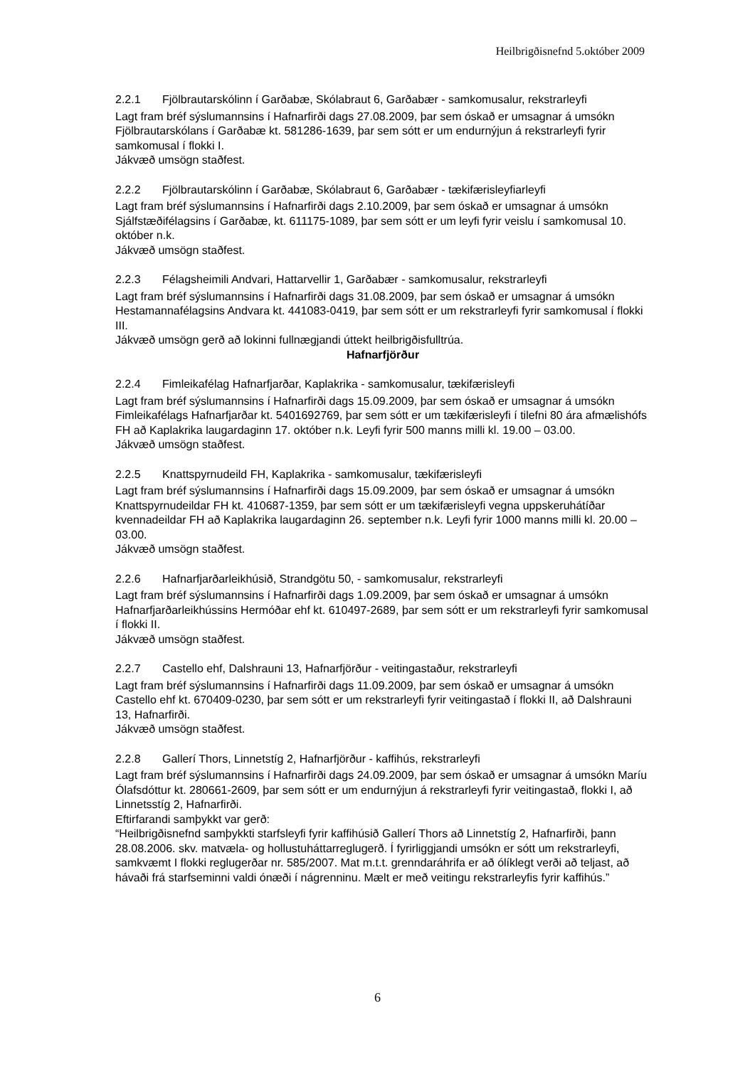Heilbrigðisnefnd 5.október 2009
2.2.1 Fjölbrautarskólinn í Garðabæ, Skólabraut 6, Garðabær - samkomusalur, rekstrarleyfi
Lagt fram bréf sýslumannsins í Hafnarfirði dags 27.08.2009, þar sem óskað er umsagnar á umsókn Fjölbrautarskólans í Garðabæ kt. 581286-1639, þar sem sótt er um endurnýjun á rekstrarleyfi fyrir samkomusal í flokki I.
Jákvæð umsögn staðfest.
2.2.2 Fjölbrautarskólinn í Garðabæ, Skólabraut 6, Garðabær - tækifærisleyfiarleyfi
Lagt fram bréf sýslumannsins í Hafnarfirði dags 2.10.2009, þar sem óskað er umsagnar á umsókn Sjálfstæðifélagsins í Garðabæ, kt. 611175-1089, þar sem sótt er um leyfi fyrir veislu í samkomusal 10. október n.k.
Jákvæð umsögn staðfest.
2.2.3 Félagsheimili Andvari, Hattarvellir 1, Garðabær - samkomusalur, rekstrarleyfi
Lagt fram bréf sýslumannsins í Hafnarfirði dags 31.08.2009, þar sem óskað er umsagnar á umsókn Hestamannafélagsins Andvara kt. 441083-0419, þar sem sótt er um rekstrarleyfi fyrir samkomusal í flokki III.
Jákvæð umsögn gerð að lokinni fullnægjandi úttekt heilbrigðisfulltrúa.
Hafnarfjörður
2.2.4 Fimleikafélag Hafnarfjarðar, Kaplakrika - samkomusalur, tækifærisleyfi
Lagt fram bréf sýslumannsins í Hafnarfirði dags 15.09.2009, þar sem óskað er umsagnar á umsókn Fimleikafélags Hafnarfjarðar kt. 5401692769, þar sem sótt er um tækifærisleyfi í tilefni 80 ára afmælishófs FH að Kaplakrika laugardaginn 17. október n.k. Leyfi fyrir 500 manns milli kl. 19.00 – 03.00.
Jákvæð umsögn staðfest.
2.2.5 Knattspyrnudeild FH, Kaplakrika - samkomusalur, tækifærisleyfi
Lagt fram bréf sýslumannsins í Hafnarfirði dags 15.09.2009, þar sem óskað er umsagnar á umsókn Knattspyrnudeildar FH kt. 410687-1359, þar sem sótt er um tækifærisleyfi vegna uppskeruhátíðar kvennadeildar FH að Kaplakrika laugardaginn 26. september n.k. Leyfi fyrir 1000 manns milli kl. 20.00 – 03.00.
Jákvæð umsögn staðfest.
2.2.6 Hafnarfjarðarleikhúsið, Strandgötu 50, - samkomusalur, rekstrarleyfi
Lagt fram bréf sýslumannsins í Hafnarfirði dags 1.09.2009, þar sem óskað er umsagnar á umsókn Hafnarfjarðarleikhússins Hermóðar ehf kt. 610497-2689, þar sem sótt er um rekstrarleyfi fyrir samkomusal í flokki II.
Jákvæð umsögn staðfest.
2.2.7 Castello ehf, Dalshrauni 13, Hafnarfjörður - veitingastaður, rekstrarleyfi
Lagt fram bréf sýslumannsins í Hafnarfirði dags 11.09.2009, þar sem óskað er umsagnar á umsókn Castello ehf kt. 670409-0230, þar sem sótt er um rekstrarleyfi fyrir veitingastað í flokki II, að Dalshrauni 13, Hafnarfirði.
Jákvæð umsögn staðfest.
2.2.8 Gallerí Thors, Linnetstíg 2, Hafnarfjörður - kaffihús, rekstrarleyfi
Lagt fram bréf sýslumannsins í Hafnarfirði dags 24.09.2009, þar sem óskað er umsagnar á umsókn Maríu Ólafsdóttur kt. 280661-2609, þar sem sótt er um endurnýjun á rekstrarleyfi fyrir veitingastað, flokki I, að Linnetsstíg 2, Hafnarfirði.
Eftirfarandi samþykkt var gerð:
“Heilbrigðisnefnd samþykkti starfsleyfi fyrir kaffihúsið Gallerí Thors að Linnetstíg 2, Hafnarfirði, þann 28.08.2006. skv. matvæla- og hollustuháttarreglugerð. Í fyrirliggjandi umsókn er sótt um rekstrarleyfi, samkvæmt I flokki reglugerðar nr. 585/2007. Mat m.t.t. grenndaráhrifa er að ólíklegt verði að teljast, að hávaði frá starfseminni valdi ónæði í nágrenninu. Mælt er með veitingu rekstrarleyfis fyrir kaffihús.”
6